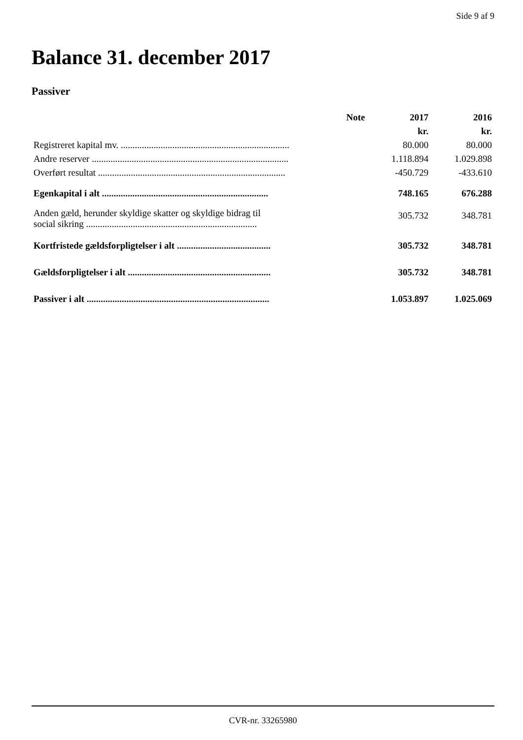Side 9 af 9
Balance 31. december 2017
Passiver
| | Note | 2017 | 2016 |
| --- | --- | --- | --- |
| | | kr. | kr. |
| Registreret kapital mv. ........................................................................ | | 80.000 | 80.000 |
| Andre reserver .................................................................................... | | 1.118.894 | 1.029.898 |
| Overført resultat ................................................................................ | | -450.729 | -433.610 |
| Egenkapital i alt ....................................................................... | | 748.165 | 676.288 |
| Anden gæld, herunder skyldige skatter og skyldige bidrag til social sikring ......................................................................... | | 305.732 | 348.781 |
| Kortfristede gældsforpligtelser i alt ........................................ | | 305.732 | 348.781 |
| Gældsforpligtelser i alt ............................................................. | | 305.732 | 348.781 |
| Passiver i alt .............................................................................. | | 1.053.897 | 1.025.069 |
CVR-nr. 33265980